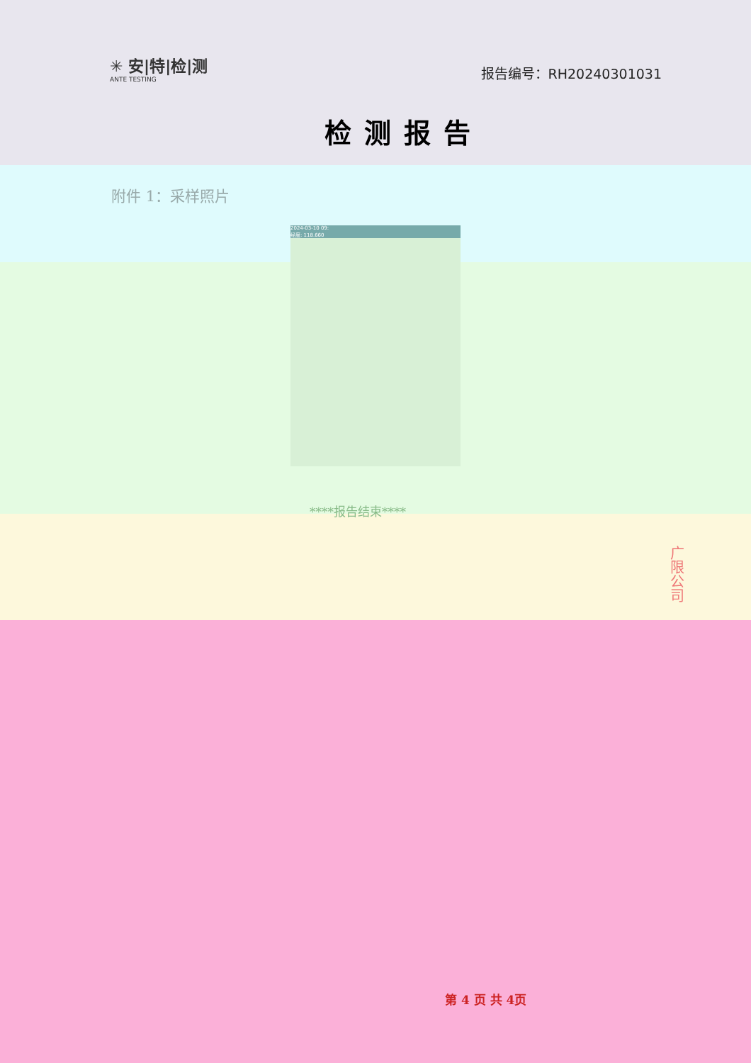✳ 安|特|检|测
ANTE TESTING
报告编号：RH20240301031
检测报告
附件 1：采样照片
2024-03-10 09:
经度: 118.660
****报告结束****
广限公司
第 4 页 共 4页